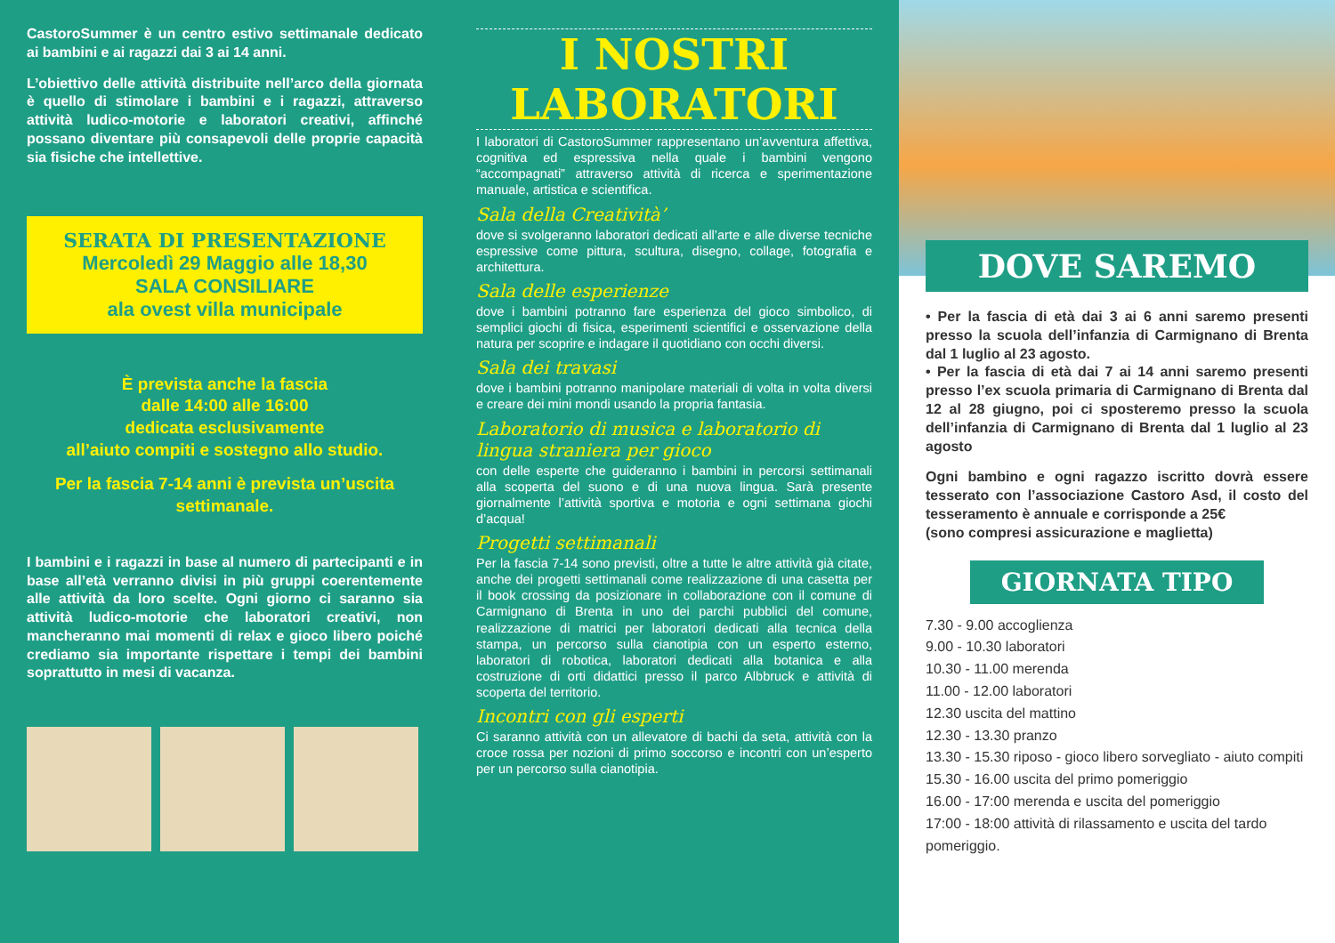CastoroSummer è un centro estivo settimanale dedicato ai bambini e ai ragazzi dai 3 ai 14 anni.
L’obiettivo delle attività distribuite nell’arco della giornata è quello di stimolare i bambini e i ragazzi, attraverso attività ludico-motorie e laboratori creativi, affinché possano diventare più consapevoli delle proprie capacità sia fisiche che intellettive.
SERATA DI PRESENTAZIONE
Mercoledì 29 Maggio alle 18,30
SALA CONSILIARE
ala ovest villa municipale
È prevista anche la fascia
dalle 14:00 alle 16:00
dedicata esclusivamente
all’aiuto compiti e sostegno allo studio.
Per la fascia 7-14 anni è prevista un’uscita settimanale.
I bambini e i ragazzi in base al numero di partecipanti e in base all’età verranno divisi in più gruppi coerentemente alle attività da loro scelte. Ogni giorno ci saranno sia attività ludico-motorie che laboratori creativi, non mancheranno mai momenti di relax e gioco libero poiché crediamo sia importante rispettare i tempi dei bambini soprattutto in mesi di vacanza.
I NOSTRI
LABORATORI
I laboratori di CastoroSummer rappresentano un’avventura affettiva, cognitiva ed espressiva nella quale i bambini vengono “accompagnati” attraverso attività di ricerca e sperimentazione manuale, artistica e scientifica.
Sala della Creatività’
dove si svolgeranno laboratori dedicati all’arte e alle diverse tecniche espressive come pittura, scultura, disegno, collage, fotografia e architettura.
Sala delle esperienze
dove i bambini potranno fare esperienza del gioco simbolico, di semplici giochi di fisica, esperimenti scientifici e osservazione della natura per scoprire e indagare il quotidiano con occhi diversi.
Sala dei travasi
dove i bambini potranno manipolare materiali di volta in volta diversi e creare dei mini mondi usando la propria fantasia.
Laboratorio di musica e laboratorio di lingua straniera per gioco
con delle esperte che guideranno i bambini in percorsi settimanali alla scoperta del suono e di una nuova lingua. Sarà presente giornalmente l’attività sportiva e motoria e ogni settimana giochi d’acqua!
Progetti settimanali
Per la fascia 7-14 sono previsti, oltre a tutte le altre attività già citate, anche dei progetti settimanali come realizzazione di una casetta per il book crossing da posizionare in collaborazione con il comune di Carmignano di Brenta in uno dei parchi pubblici del comune, realizzazione di matrici per laboratori dedicati alla tecnica della stampa, un percorso sulla cianotipia con un esperto esterno, laboratori di robotica, laboratori dedicati alla botanica e alla costruzione di orti didattici presso il parco Albbruck e attività di scoperta del territorio.
Incontri con gli esperti
Ci saranno attività con un allevatore di bachi da seta, attività con la croce rossa per nozioni di primo soccorso e incontri con un’esperto per un percorso sulla cianotipia.
DOVE SAREMO
• Per la fascia di età dai 3 ai 6 anni saremo presenti presso la scuola dell’infanzia di Carmignano di Brenta dal 1 luglio al 23 agosto.
• Per la fascia di età dai 7 ai 14 anni saremo presenti presso l’ex scuola primaria di Carmignano di Brenta dal 12 al 28 giugno, poi ci sposteremo presso la scuola dell’infanzia di Carmignano di Brenta dal 1 luglio al 23 agosto
Ogni bambino e ogni ragazzo iscritto dovrà essere tesserato con l’associazione Castoro Asd, il costo del tesseramento è annuale e corrisponde a 25€
(sono compresi assicurazione e maglietta)
GIORNATA TIPO
7.30 - 9.00 accoglienza
9.00 - 10.30 laboratori
10.30 - 11.00 merenda
11.00 - 12.00 laboratori
12.30 uscita del mattino
12.30 - 13.30 pranzo
13.30 - 15.30 riposo - gioco libero sorvegliato - aiuto compiti
15.30 - 16.00 uscita del primo pomeriggio
16.00 - 17:00 merenda e uscita del pomeriggio
17:00 - 18:00 attività di rilassamento e uscita del tardo pomeriggio.